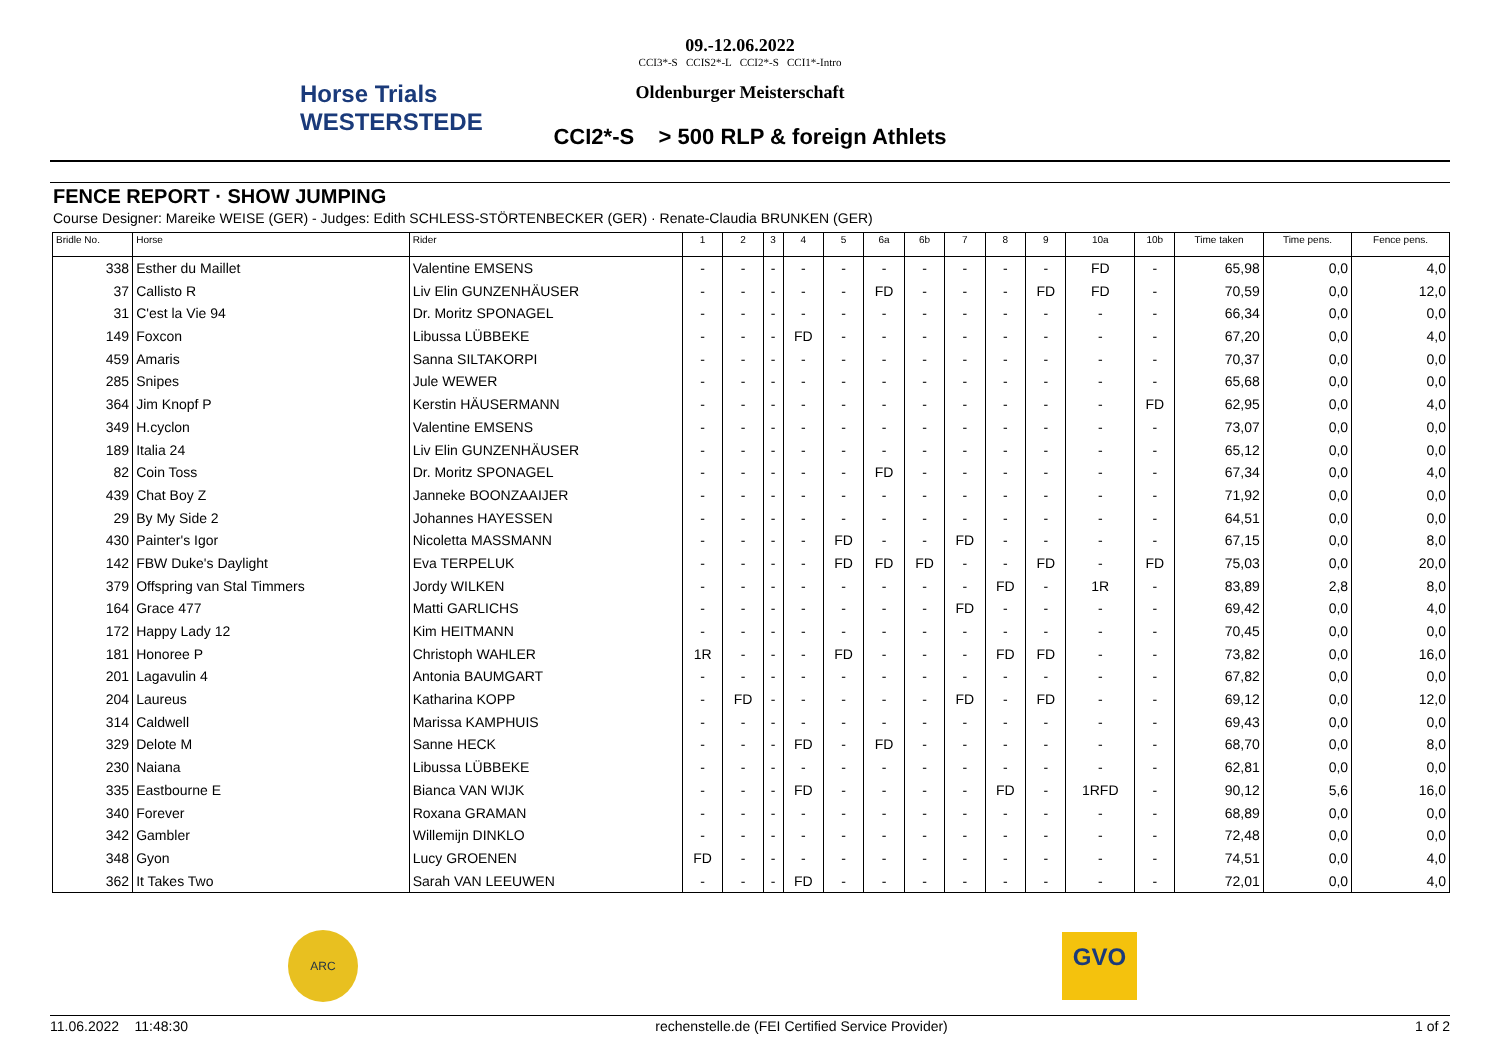Horse Trials WESTERSTEDE
09.-12.06.2022
CCI3*-S CCIS2*-L CCI2*-S CCI1*-Intro
Oldenburger Meisterschaft
CCI2*-S > 500 RLP & foreign Athlets
FENCE REPORT · SHOW JUMPING
Course Designer: Mareike WEISE (GER) - Judges: Edith SCHLESS-STÖRTENBECKER (GER) · Renate-Claudia BRUNKEN (GER)
| Bridle No. | Horse | Rider | 1 | 2 | 3 | 4 | 5 | 6a | 6b | 7 | 8 | 9 | 10a | 10b | Time taken | Time pens. | Fence pens. |
| --- | --- | --- | --- | --- | --- | --- | --- | --- | --- | --- | --- | --- | --- | --- | --- | --- | --- |
| 338 | Esther du Maillet | Valentine EMSENS | - | - | - | - | - | - | - | - | - | - | FD | - | 65,98 | 0,0 | 4,0 |
| 37 | Callisto R | Liv Elin GUNZENHÄUSER | - | - | - | - | - | FD | - | - | - | FD | FD | - | 70,59 | 0,0 | 12,0 |
| 31 | C'est la Vie 94 | Dr. Moritz SPONAGEL | - | - | - | - | - | - | - | - | - | - | - | - | 66,34 | 0,0 | 0,0 |
| 149 | Foxcon | Libussa LÜBBEKE | - | - | - | FD | - | - | - | - | - | - | - | - | 67,20 | 0,0 | 4,0 |
| 459 | Amaris | Sanna SILTAKORPI | - | - | - | - | - | - | - | - | - | - | - | - | 70,37 | 0,0 | 0,0 |
| 285 | Snipes | Jule WEWER | - | - | - | - | - | - | - | - | - | - | - | - | 65,68 | 0,0 | 0,0 |
| 364 | Jim Knopf P | Kerstin HÄUSERMANN | - | - | - | - | - | - | - | - | - | - | - | FD | 62,95 | 0,0 | 4,0 |
| 349 | H.cyclon | Valentine EMSENS | - | - | - | - | - | - | - | - | - | - | - | - | 73,07 | 0,0 | 0,0 |
| 189 | Italia 24 | Liv Elin GUNZENHÄUSER | - | - | - | - | - | - | - | - | - | - | - | - | 65,12 | 0,0 | 0,0 |
| 82 | Coin Toss | Dr. Moritz SPONAGEL | - | - | - | - | - | FD | - | - | - | - | - | - | 67,34 | 0,0 | 4,0 |
| 439 | Chat Boy Z | Janneke BOONZAAIJER | - | - | - | - | - | - | - | - | - | - | - | - | 71,92 | 0,0 | 0,0 |
| 29 | By My Side 2 | Johannes HAYESSEN | - | - | - | - | - | - | - | - | - | - | - | - | 64,51 | 0,0 | 0,0 |
| 430 | Painter's Igor | Nicoletta MASSMANN | - | - | - | - | FD | - | - | FD | - | - | - | - | 67,15 | 0,0 | 8,0 |
| 142 | FBW Duke's Daylight | Eva TERPELUK | - | - | - | - | FD | FD | FD | - | - | FD | - | FD | 75,03 | 0,0 | 20,0 |
| 379 | Offspring van Stal Timmers | Jordy WILKEN | - | - | - | - | - | - | - | - | FD | - | 1R | - | 83,89 | 2,8 | 8,0 |
| 164 | Grace 477 | Matti GARLICHS | - | - | - | - | - | - | - | FD | - | - | - | - | 69,42 | 0,0 | 4,0 |
| 172 | Happy Lady 12 | Kim HEITMANN | - | - | - | - | - | - | - | - | - | - | - | - | 70,45 | 0,0 | 0,0 |
| 181 | Honoree P | Christoph WAHLER | 1R | - | - | - | FD | - | - | - | FD | FD | - | - | 73,82 | 0,0 | 16,0 |
| 201 | Lagavulin 4 | Antonia BAUMGART | - | - | - | - | - | - | - | - | - | - | - | - | 67,82 | 0,0 | 0,0 |
| 204 | Laureus | Katharina KOPP | - | FD | - | - | - | - | - | FD | - | FD | - | - | 69,12 | 0,0 | 12,0 |
| 314 | Caldwell | Marissa KAMPHUIS | - | - | - | - | - | - | - | - | - | - | - | - | 69,43 | 0,0 | 0,0 |
| 329 | Delote M | Sanne HECK | - | - | - | FD | - | FD | - | - | - | - | - | - | 68,70 | 0,0 | 8,0 |
| 230 | Naiana | Libussa LÜBBEKE | - | - | - | - | - | - | - | - | - | - | - | - | 62,81 | 0,0 | 0,0 |
| 335 | Eastbourne E | Bianca VAN WIJK | - | - | - | FD | - | - | - | - | FD | - | 1RFD | - | 90,12 | 5,6 | 16,0 |
| 340 | Forever | Roxana GRAMAN | - | - | - | - | - | - | - | - | - | - | - | - | 68,89 | 0,0 | 0,0 |
| 342 | Gambler | Willemijn DINKLO | - | - | - | - | - | - | - | - | - | - | - | - | 72,48 | 0,0 | 0,0 |
| 348 | Gyon | Lucy GROENEN | FD | - | - | - | - | - | - | - | - | - | - | - | 74,51 | 0,0 | 4,0 |
| 362 | It Takes Two | Sarah VAN LEEUWEN | - | - | - | FD | - | - | - | - | - | - | - | - | 72,01 | 0,0 | 4,0 |
ARC GVO
11.06.2022 11:48:30 rechenstelle.de (FEI Certified Service Provider) 1 of 2